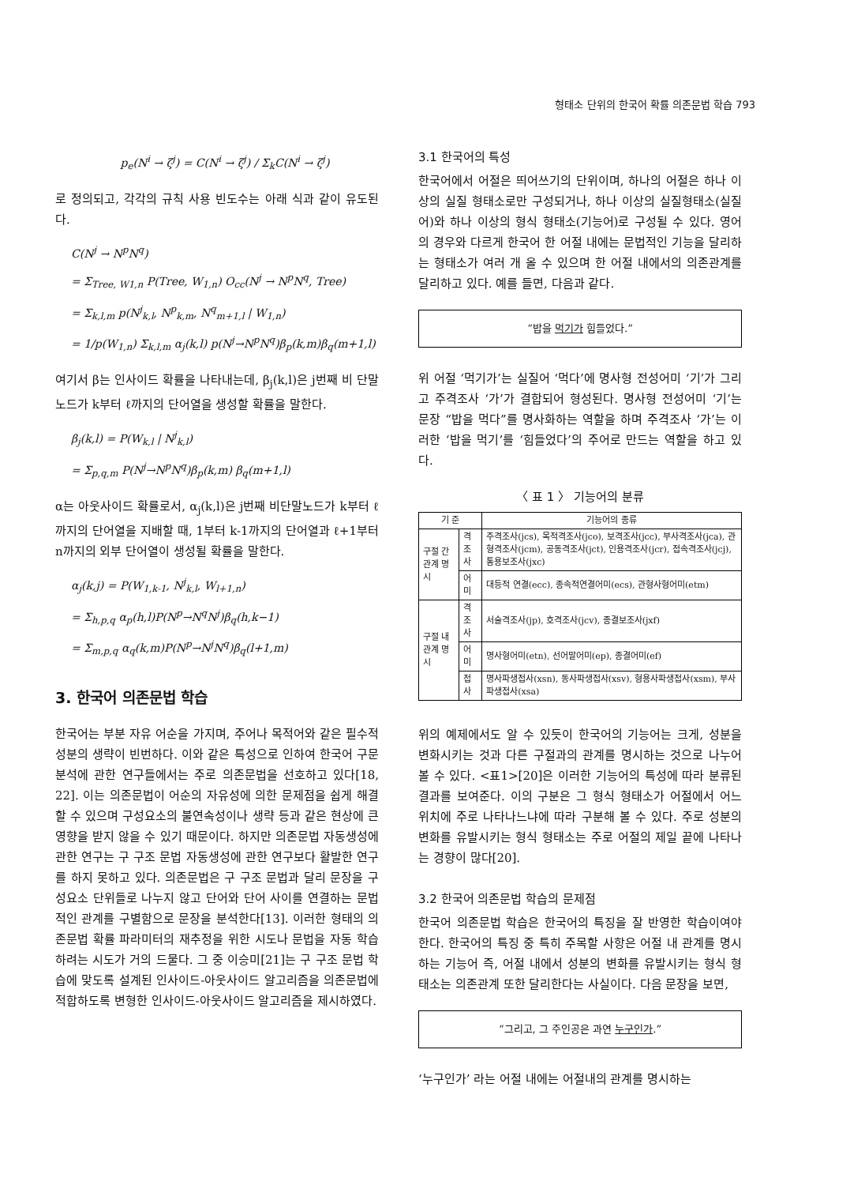형태소 단위의 한국어 확률 의존문법 학습 793
p<sub>e</sub>(N<sup>i</sup> → ζ<sup>j</sup>) = C(N<sup>i</sup> → ζ<sup>j</sup>) / Σ<sub>k</sub>C(N<sup>i</sup> → ζ<sup>j</sup>)
로 정의되고, 각각의 규칙 사용 빈도수는 아래 식과 같이 유도된다.
C(N<sup>j</sup> → N<sup>p</sup>N<sup>q</sup>)
= Σ<sub>Tree, W1,n</sub> P(Tree, W<sub>1,n</sub>) O<sub>cc</sub>(N<sup>j</sup> → N<sup>p</sup>N<sup>q</sup>, Tree)
= Σ<sub>k,l,m</sub> p(N<sup>j</sup><sub>k,l</sub>, N<sup>p</sup><sub>k,m</sub>, N<sup>q</sup><sub>m+1,l</sub> | W<sub>1,n</sub>)
= 1/p(W<sub>1,n</sub>) Σ<sub>k,l,m</sub> α<sub>j</sub>(k,l) p(N<sup>j</sup>→N<sup>p</sup>N<sup>q</sup>)β<sub>p</sub>(k,m)β<sub>q</sub>(m+1,l)
여기서 β는 인사이드 확률을 나타내는데, β<sub>j</sub>(k,l)은 j번째 비 단말노드가 k부터 ℓ까지의 단어열을 생성할 확률을 말한다.
β<sub>j</sub>(k,l) = P(W<sub>k,l</sub> | N<sup>j</sup><sub>k,l</sub>)
= Σ<sub>p,q,m</sub> P(N<sup>j</sup>→N<sup>p</sup>N<sup>q</sup>)β<sub>p</sub>(k,m) β<sub>q</sub>(m+1,l)
α는 아웃사이드 확률로서, α<sub>j</sub>(k,l)은 j번째 비단말노드가 k부터 ℓ까지의 단어열을 지배할 때, 1부터 k-1까지의 단어열과 ℓ+1부터 n까지의 외부 단어열이 생성될 확률을 말한다.
α<sub>j</sub>(k,j) = P(W<sub>1,k-1</sub>, N<sup>j</sup><sub>k,l</sub>, W<sub>l+1,n</sub>)
= Σ<sub>h,p,q</sub> α<sub>p</sub>(h,l)P(N<sup>p</sup>→N<sup>q</sup>N<sup>j</sup>)β<sub>q</sub>(h,k−1)
= Σ<sub>m,p,q</sub> α<sub>q</sub>(k,m)P(N<sup>p</sup>→N<sup>j</sup>N<sup>q</sup>)β<sub>q</sub>(l+1,m)
3. 한국어 의존문법 학습
한국어는 부분 자유 어순을 가지며, 주어나 목적어와 같은 필수적 성분의 생략이 빈번하다. 이와 같은 특성으로 인하여 한국어 구문 분석에 관한 연구들에서는 주로 의존문법을 선호하고 있다[18, 22]. 이는 의존문법이 어순의 자유성에 의한 문제점을 쉽게 해결할 수 있으며 구성요소의 불연속성이나 생략 등과 같은 현상에 큰 영향을 받지 않을 수 있기 때문이다. 하지만 의존문법 자동생성에 관한 연구는 구 구조 문법 자동생성에 관한 연구보다 활발한 연구를 하지 못하고 있다. 의존문법은 구 구조 문법과 달리 문장을 구성요소 단위들로 나누지 않고 단어와 단어 사이를 연결하는 문법적인 관계를 구별함으로 문장을 분석한다[13]. 이러한 형태의 의존문법 확률 파라미터의 재추정을 위한 시도나 문법을 자동 학습하려는 시도가 거의 드물다. 그 중 이승미[21]는 구 구조 문법 학습에 맞도록 설계된 인사이드-아웃사이드 알고리즘을 의존문법에 적합하도록 변형한 인사이드-아웃사이드 알고리즘을 제시하였다.
3.1 한국어의 특성
한국어에서 어절은 띄어쓰기의 단위이며, 하나의 어절은 하나 이상의 실질 형태소로만 구성되거나, 하나 이상의 실질형태소(실질어)와 하나 이상의 형식 형태소(기능어)로 구성될 수 있다. 영어의 경우와 다르게 한국어 한 어절 내에는 문법적인 기능을 달리하는 형태소가 여러 개 올 수 있으며 한 어절 내에서의 의존관계를 달리하고 있다. 예를 들면, 다음과 같다.
“밥을 먹기가 힘들었다.”
위 어절 ‘먹기가’는 실질어 ‘먹다’에 명사형 전성어미 ‘기’가 그리고 주격조사 ‘가’가 결합되어 형성된다. 명사형 전성어미 ‘기’는 문장 “밥을 먹다”를 명사화하는 역할을 하며 주격조사 ‘가’는 이러한 ‘밥을 먹기’를 ‘힘들었다’의 주어로 만드는 역할을 하고 있다.
〈 표 1 〉 기능어의 분류
| 기 준 | | 기능어의 종류 |
| --- | --- | --- |
| 구절 간 관계 명시 | 격조사 | 주격조사(jcs), 목적격조사(jco), 보격조사(jcc), 부사격조사(jca), 관형격조사(jcm), 공동격조사(jct), 인용격조사(jcr), 접속격조사(jcj), 통용보조사(jxc) |
| | 어 미 | 대등적 연결(ecc), 종속적연결어미(ecs), 관형사형어미(etm) |
| 구절 내 관계 명시 | 격조사 | 서술격조사(jp), 호격조사(jcv), 종결보조사(jxf) |
| | 어 미 | 명사형어미(etn), 선어말어미(ep), 종결어미(ef) |
| | 접 사 | 명사파생접사(xsn), 동사파생접사(xsv), 형용사파생접사(xsm), 부사파생접사(xsa) |
위의 예제에서도 알 수 있듯이 한국어의 기능어는 크게, 성분을 변화시키는 것과 다른 구절과의 관계를 명시하는 것으로 나누어 볼 수 있다. <표1>[20]은 이러한 기능어의 특성에 따라 분류된 결과를 보여준다. 이의 구분은 그 형식 형태소가 어절에서 어느 위치에 주로 나타나느냐에 따라 구분해 볼 수 있다. 주로 성분의 변화를 유발시키는 형식 형태소는 주로 어절의 제일 끝에 나타나는 경향이 많다[20].
3.2 한국어 의존문법 학습의 문제점
한국어 의존문법 학습은 한국어의 특징을 잘 반영한 학습이여야 한다. 한국어의 특징 중 특히 주목할 사항은 어절 내 관계를 명시하는 기능어 즉, 어절 내에서 성분의 변화를 유발시키는 형식 형태소는 의존관계 또한 달리한다는 사실이다. 다음 문장을 보면,
“그리고, 그 주인공은 과연 누구인가.”
‘누구인가’ 라는 어절 내에는 어절내의 관계를 명시하는